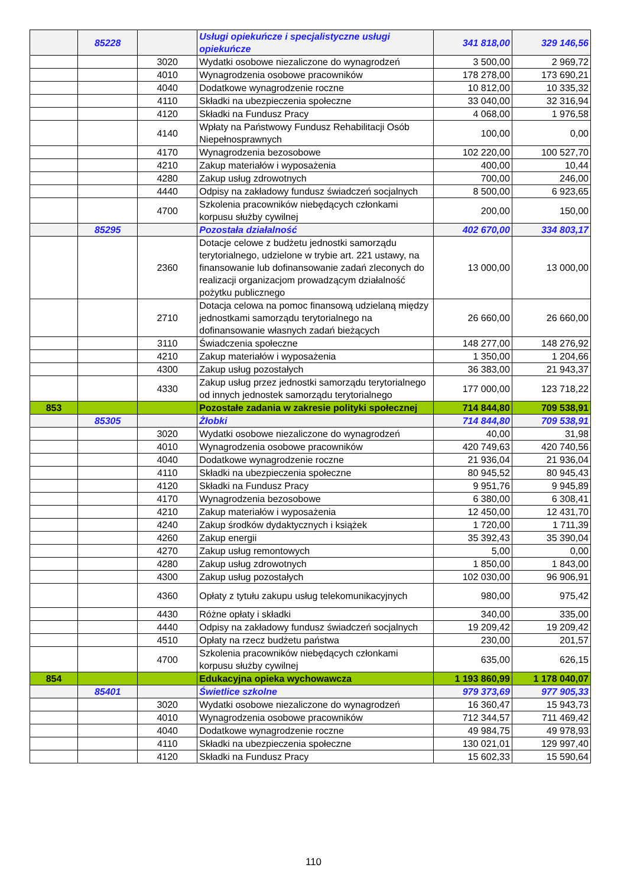| | 85228 | | Usługi opiekuńcze i specjalistyczne usługi opiekuńcze | 341 818,00 | 329 146,56 |
| | | 3020 | Wydatki osobowe niezaliczone do wynagrodzeń | 3 500,00 | 2 969,72 |
| | | 4010 | Wynagrodzenia osobowe pracowników | 178 278,00 | 173 690,21 |
| | | 4040 | Dodatkowe wynagrodzenie roczne | 10 812,00 | 10 335,32 |
| | | 4110 | Składki na ubezpieczenia społeczne | 33 040,00 | 32 316,94 |
| | | 4120 | Składki na Fundusz Pracy | 4 068,00 | 1 976,58 |
| | | 4140 | Wpłaty na Państwowy Fundusz Rehabilitacji Osób Niepełnosprawnych | 100,00 | 0,00 |
| | | 4170 | Wynagrodzenia bezosobowe | 102 220,00 | 100 527,70 |
| | | 4210 | Zakup materiałów i wyposażenia | 400,00 | 10,44 |
| | | 4280 | Zakup usług zdrowotnych | 700,00 | 246,00 |
| | | 4440 | Odpisy na zakładowy fundusz świadczeń socjalnych | 8 500,00 | 6 923,65 |
| | | 4700 | Szkolenia pracowników niebędących członkami korpusu służby cywilnej | 200,00 | 150,00 |
| | 85295 | | Pozostała działalność | 402 670,00 | 334 803,17 |
| | | 2360 | Dotacje celowe z budżetu jednostki samorządu terytorialnego, udzielone w trybie art. 221 ustawy, na finansowanie lub dofinansowanie zadań zleconych do realizacji organizacjom prowadzącym działalność pożytku publicznego | 13 000,00 | 13 000,00 |
| | | 2710 | Dotacja celowa na pomoc finansową udzielaną między jednostkami samorządu terytorialnego na dofinansowanie własnych zadań bieżących | 26 660,00 | 26 660,00 |
| | | 3110 | Świadczenia społeczne | 148 277,00 | 148 276,92 |
| | | 4210 | Zakup materiałów i wyposażenia | 1 350,00 | 1 204,66 |
| | | 4300 | Zakup usług pozostałych | 36 383,00 | 21 943,37 |
| | | 4330 | Zakup usług przez jednostki samorządu terytorialnego od innych jednostek samorządu terytorialnego | 177 000,00 | 123 718,22 |
| 853 | | | Pozostałe zadania w zakresie polityki społecznej | 714 844,80 | 709 538,91 |
| | 85305 | | Żłobki | 714 844,80 | 709 538,91 |
| | | 3020 | Wydatki osobowe niezaliczone do wynagrodzeń | 40,00 | 31,98 |
| | | 4010 | Wynagrodzenia osobowe pracowników | 420 749,63 | 420 740,56 |
| | | 4040 | Dodatkowe wynagrodzenie roczne | 21 936,04 | 21 936,04 |
| | | 4110 | Składki na ubezpieczenia społeczne | 80 945,52 | 80 945,43 |
| | | 4120 | Składki na Fundusz Pracy | 9 951,76 | 9 945,89 |
| | | 4170 | Wynagrodzenia bezosobowe | 6 380,00 | 6 308,41 |
| | | 4210 | Zakup materiałów i wyposażenia | 12 450,00 | 12 431,70 |
| | | 4240 | Zakup środków dydaktycznych i książek | 1 720,00 | 1 711,39 |
| | | 4260 | Zakup energii | 35 392,43 | 35 390,04 |
| | | 4270 | Zakup usług remontowych | 5,00 | 0,00 |
| | | 4280 | Zakup usług zdrowotnych | 1 850,00 | 1 843,00 |
| | | 4300 | Zakup usług pozostałych | 102 030,00 | 96 906,91 |
| | | 4360 | Opłaty z tytułu zakupu usług telekomunikacyjnych | 980,00 | 975,42 |
| | | 4430 | Różne opłaty i składki | 340,00 | 335,00 |
| | | 4440 | Odpisy na zakładowy fundusz świadczeń socjalnych | 19 209,42 | 19 209,42 |
| | | 4510 | Opłaty na rzecz budżetu państwa | 230,00 | 201,57 |
| | | 4700 | Szkolenia pracowników niebędących członkami korpusu służby cywilnej | 635,00 | 626,15 |
| 854 | | | Edukacyjna opieka wychowawcza | 1 193 860,99 | 1 178 040,07 |
| | 85401 | | Świetlice szkolne | 979 373,69 | 977 905,33 |
| | | 3020 | Wydatki osobowe niezaliczone do wynagrodzeń | 16 360,47 | 15 943,73 |
| | | 4010 | Wynagrodzenia osobowe pracowników | 712 344,57 | 711 469,42 |
| | | 4040 | Dodatkowe wynagrodzenie roczne | 49 984,75 | 49 978,93 |
| | | 4110 | Składki na ubezpieczenia społeczne | 130 021,01 | 129 997,40 |
| | | 4120 | Składki na Fundusz Pracy | 15 602,33 | 15 590,64 |
110